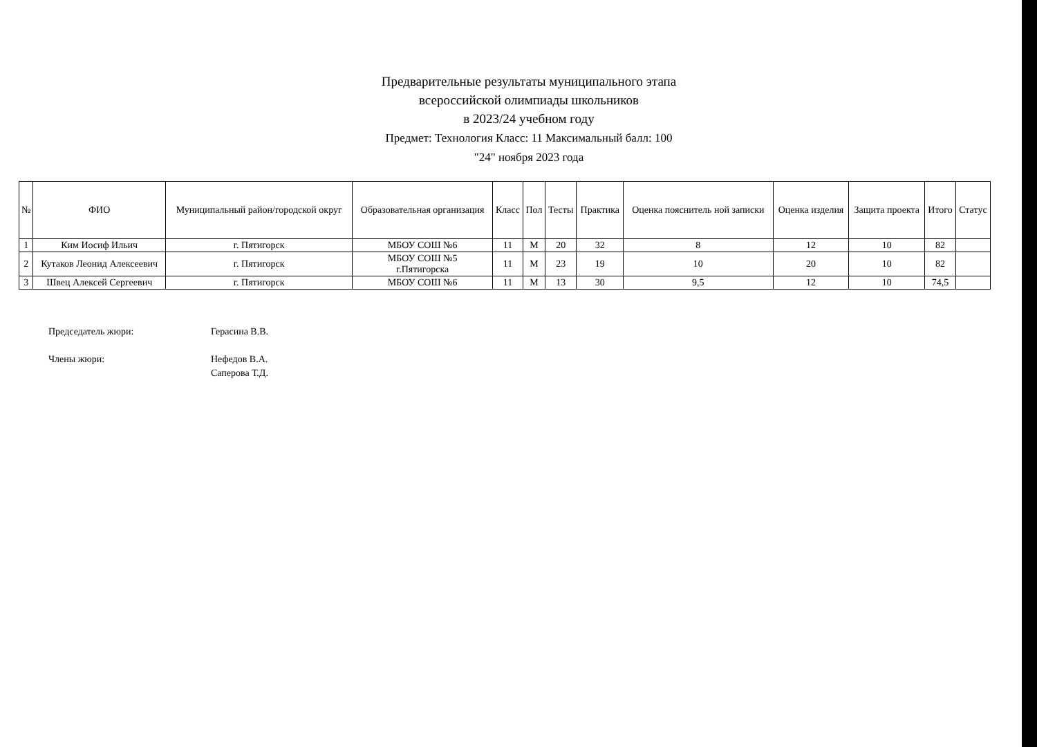Предварительные результаты муниципального этапа
всероссийской олимпиады школьников
в 2023/24 учебном году
Предмет: Технология Класс: 11 Максимальный балл: 100
"24" ноября 2023 года
| № | ФИО | Муниципальный район/городской округ | Образовательная организация | Класс | Пол | Тесты | Практика | Оценка пояснитель ной записки | Оценка изделия | Защита проекта | Итого | Статус |
| --- | --- | --- | --- | --- | --- | --- | --- | --- | --- | --- | --- | --- |
| 1 | Ким Иосиф Ильич | г. Пятигорск | МБОУ СОШ №6 | 11 | М | 20 | 32 | 8 | 12 | 10 | 82 | |
| 2 | Кутаков Леонид Алексеевич | г. Пятигорск | МБОУ СОШ №5 г.Пятигорска | 11 | М | 23 | 19 | 10 | 20 | 10 | 82 | |
| 3 | Швец Алексей Сергеевич | г. Пятигорск | МБОУ СОШ №6 | 11 | М | 13 | 30 | 9,5 | 12 | 10 | 74,5 | |
Председатель жюри: Герасина В.В.
Члены жюри: Нефедов В.А.
Саперова Т.Д.